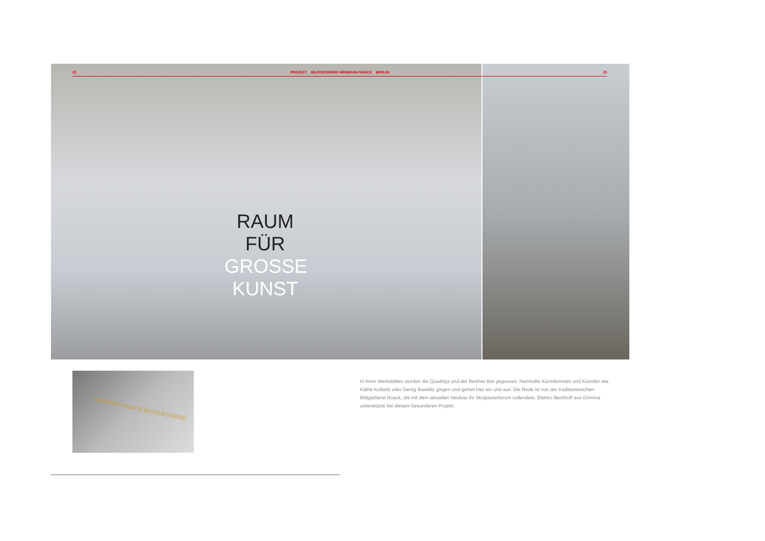22 PROJEKT BILDGIESSEREI HERMANN NOACK BERLIN 23
RAUM
FÜR
GROSSE
KUNST
HERMANN NOACK BILDGIESSEREI
In ihren Werkstätten wurden die Quadriga und der Berliner Bär gegossen. Namhafte Künstlerinnen und Künstler wie Käthe Kollwitz oder Georg Baselitz gingen und gehen hier ein und aus. Die Rede ist von der traditionsreichen Bildgießerei Noack, die mit dem aktuellen Neubau ihr Skulpturenforum vollendete. Elektro Beckhoff aus Grimma unterstützte bei diesem besonderen Projekt.